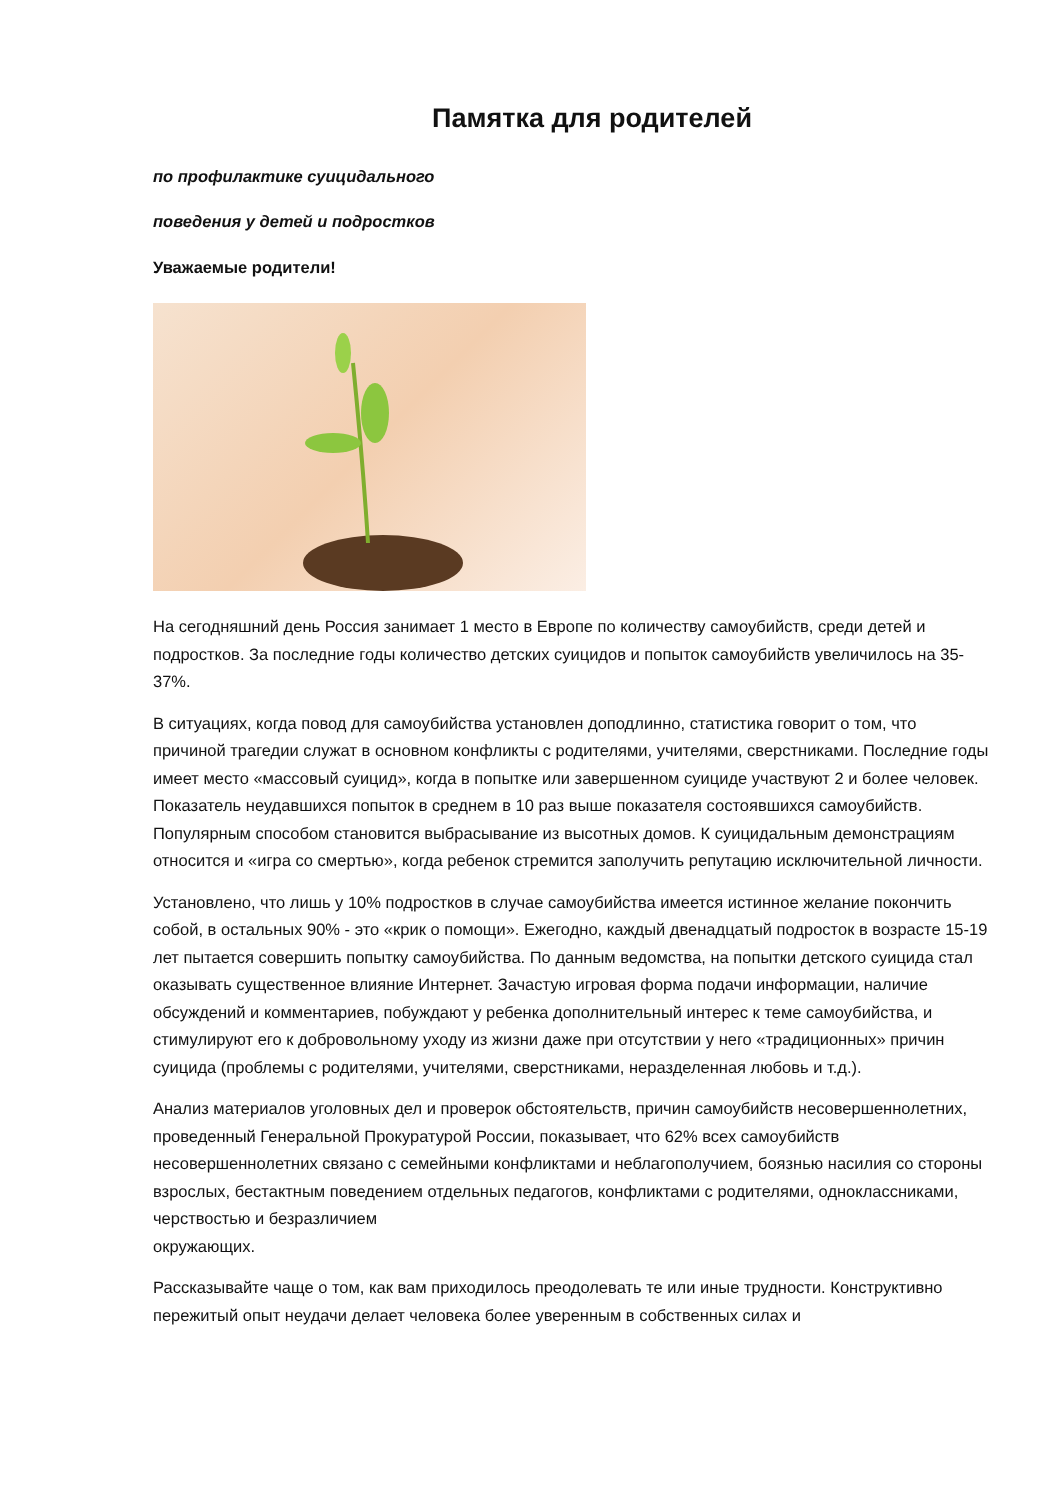Памятка для родителей
по профилактике суицидального
поведения у детей и подростков
Уважаемые родители!
На сегодняшний день Россия занимает 1 место в Европе по количеству самоубийств, среди детей и подростков. За последние годы количество детских суицидов и попыток самоубийств увеличилось на 35-37%.
В ситуациях, когда повод для самоубийства установлен доподлинно, статистика говорит о том, что причиной трагедии служат в основном конфликты с родителями, учителями, сверстниками. Последние годы имеет место «массовый суицид», когда в попытке или завершенном суициде участвуют 2 и более человек. Показатель неудавшихся попыток в среднем в 10 раз выше показателя состоявшихся самоубийств. Популярным способом становится выбрасывание из высотных домов. К суицидальным демонстрациям относится и «игра со смертью», когда ребенок стремится заполучить репутацию исключительной личности.
Установлено, что лишь у 10% подростков в случае самоубийства имеется истинное желание покончить собой, в остальных 90% - это «крик о помощи». Ежегодно, каждый двенадцатый подросток в возрасте 15-19 лет пытается совершить попытку самоубийства. По данным ведомства, на попытки детского суицида стал оказывать существенное влияние Интернет. Зачастую игровая форма подачи информации, наличие обсуждений и комментариев, побуждают у ребенка дополнительный интерес к теме самоубийства, и стимулируют его к добровольному уходу из жизни даже при отсутствии у него «традиционных» причин суицида (проблемы с родителями, учителями, сверстниками, неразделенная любовь и т.д.).
Анализ материалов уголовных дел и проверок обстоятельств, причин самоубийств несовершеннолетних, проведенный Генеральной Прокуратурой России, показывает, что 62% всех самоубийств несовершеннолетних связано с семейными конфликтами и неблагополучием, боязнью насилия со стороны взрослых, бестактным поведением отдельных педагогов, конфликтами с родителями, одноклассниками, черствостью и безразличием
окружающих.
Рассказывайте чаще о том, как вам приходилось преодолевать те или иные трудности. Конструктивно пережитый опыт неудачи делает человека более уверенным в собственных силах и